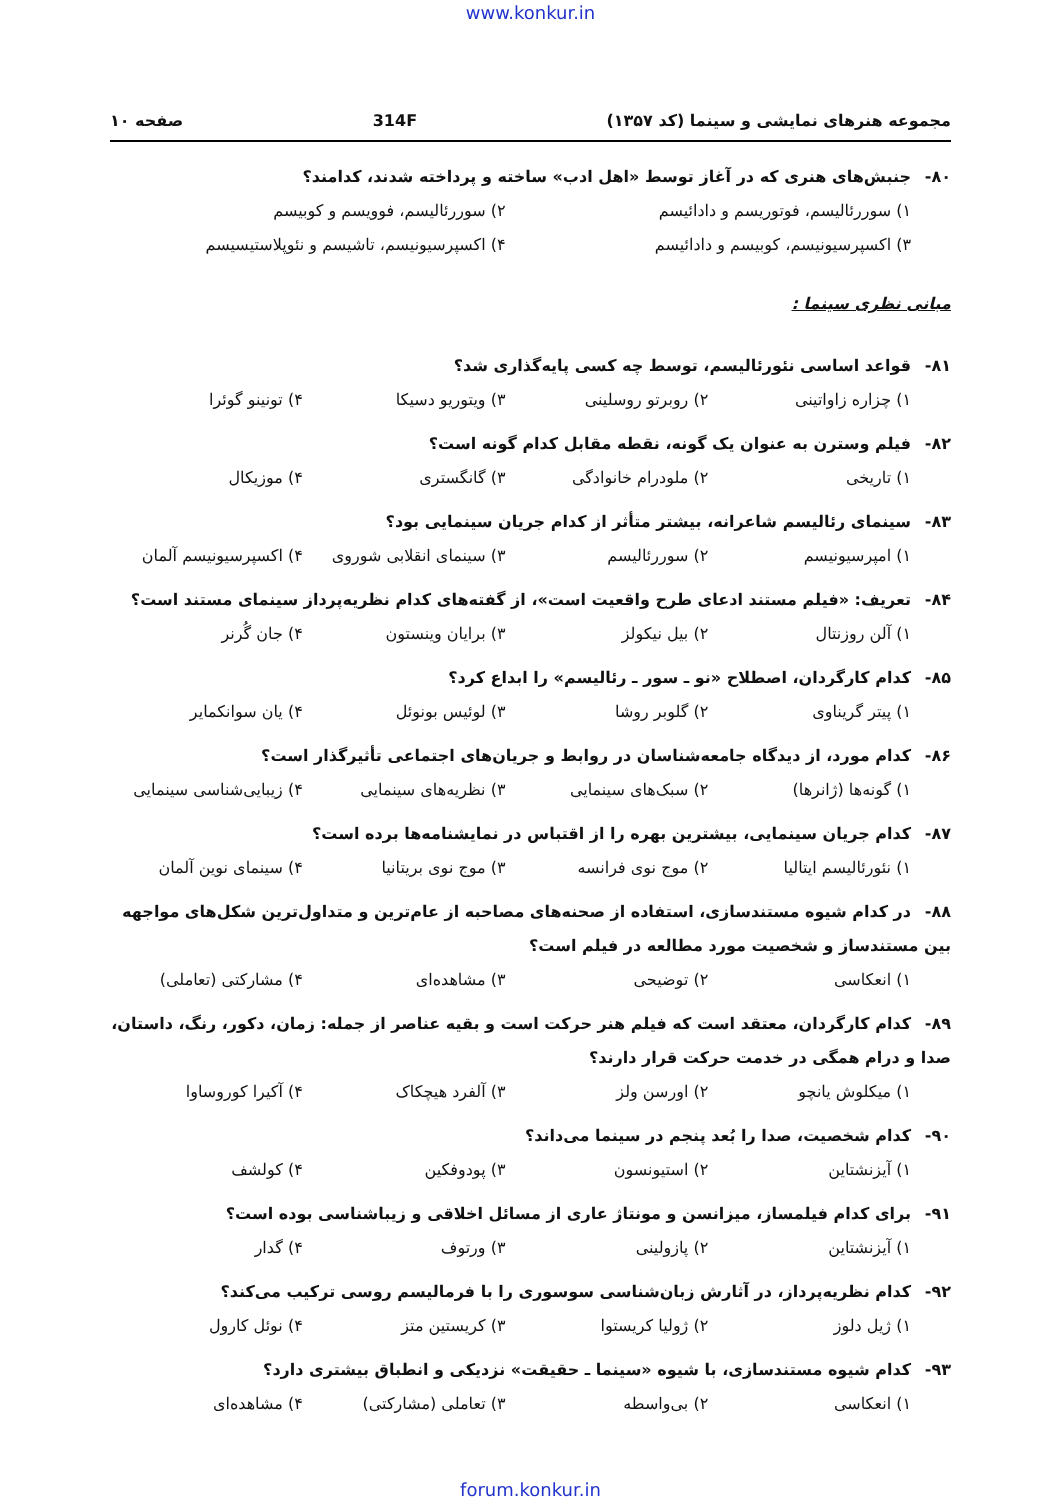www.konkur.in
مجموعه هنرهای نمایشی و سینما (کد ۱۳۵۷) 314F صفحه ۱۰
۸۰- جنبش‌های هنری که در آغاز توسط «اهل ادب» ساخته و پرداخته شدند، کدامند؟
۱) سوررئالیسم، فوتوریسم و دادائیسم ۲) سوررئالیسم، فوویسم و کوبیسم ۳) اکسپرسیونیسم، کوبیسم و دادائیسم ۴) اکسپرسیونیسم، تاشیسم و نئوپلاستیسیسم
مبانی نظری سینما :
۸۱- قواعد اساسی نئورئالیسم، توسط چه کسی پایه‌گذاری شد؟
۱) چزاره زاواتینی ۲) روبرتو روسلینی ۳) ویتوریو دسیکا ۴) تونینو گوئرا
۸۲- فیلم وسترن به عنوان یک گونه، نقطه مقابل کدام گونه است؟
۱) تاریخی ۲) ملودرام خانوادگی ۳) گانگستری ۴) موزیکال
۸۳- سینمای رئالیسم شاعرانه، بیشتر متأثر از کدام جریان سینمایی بود؟
۱) امپرسیونیسم ۲) سوررئالیسم ۳) سینمای انقلابی شوروی ۴) اکسپرسیونیسم آلمان
۸۴- تعریف: «فیلم مستند ادعای طرح واقعیت است»، از گفته‌های کدام نظریه‌پرداز سینمای مستند است؟
۱) آلن روزنتال ۲) بیل نیکولز ۳) برایان وینستون ۴) جان گُرنر
۸۵- کدام کارگردان، اصطلاح «نو ـ سور ـ رئالیسم» را ابداع کرد؟
۱) پیتر گریناوی ۲) گلوبر روشا ۳) لوئیس بونوئل ۴) یان سوانکمایر
۸۶- کدام مورد، از دیدگاه جامعه‌شناسان در روابط و جریان‌های اجتماعی تأثیرگذار است؟
۱) گونه‌ها (ژانرها) ۲) سبک‌های سینمایی ۳) نظریه‌های سینمایی ۴) زیبایی‌شناسی سینمایی
۸۷- کدام جریان سینمایی، بیشترین بهره را از اقتباس در نمایشنامه‌ها برده است؟
۱) نئورئالیسم ایتالیا ۲) موج نوی فرانسه ۳) موج نوی بریتانیا ۴) سینمای نوین آلمان
۸۸- در کدام شیوه مستندسازی، استفاده از صحنه‌های مصاحبه از عام‌ترین و متداول‌ترین شکل‌های مواجهه بین مستندساز و شخصیت مورد مطالعه در فیلم است؟
۱) انعکاسی ۲) توضیحی ۳) مشاهده‌ای ۴) مشارکتی (تعاملی)
۸۹- کدام کارگردان، معتقد است که فیلم هنر حرکت است و بقیه عناصر از جمله: زمان، دکور، رنگ، داستان، صدا و درام همگی در خدمت حرکت قرار دارند؟
۱) میکلوش یانچو ۲) اورسن ولز ۳) آلفرد هیچکاک ۴) آکیرا کوروساوا
۹۰- کدام شخصیت، صدا را بُعد پنجم در سینما می‌داند؟
۱) آیزنشتاین ۲) استیونسون ۳) پودوفکین ۴) کولشف
۹۱- برای کدام فیلمساز، میزانسن و مونتاژ عاری از مسائل اخلاقی و زیباشناسی بوده است؟
۱) آیزنشتاین ۲) پازولینی ۳) ورتوف ۴) گدار
۹۲- کدام نظریه‌پرداز، در آثارش زبان‌شناسی سوسوری را با فرمالیسم روسی ترکیب می‌کند؟
۱) ژیل دلوز ۲) ژولیا کریستوا ۳) کریستین متز ۴) نوئل کارول
۹۳- کدام شیوه مستندسازی، با شیوه «سینما ـ حقیقت» نزدیکی و انطباق بیشتری دارد؟
۱) انعکاسی ۲) بی‌واسطه ۳) تعاملی (مشارکتی) ۴) مشاهده‌ای
forum.konkur.in